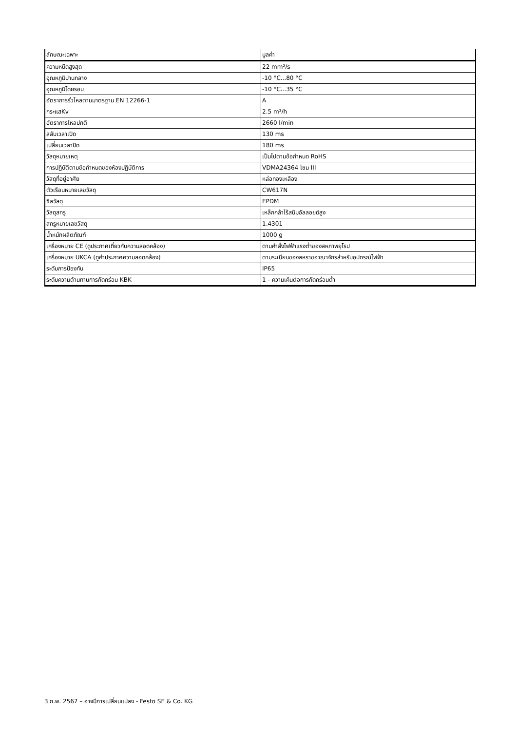| ลักษณะเฉพาะ | มูลค่า |
| --- | --- |
| ความหนืดสูงสุด | 22 mm²/s |
| อุณหภูมิปานกลาง | -10 °C...80 °C |
| อุณหภูมิโดยรอบ | -10 °C...35 °C |
| อัตราการรั่วไหลตามมาตรฐาน EN 12266-1 | A |
| กระแสKv | 2.5 m³/h |
| อัตราการไหลปกติ | 2660 l/min |
| สลับเวลาเปิด | 130 ms |
| เปลี่ยนเวลาปิด | 180 ms |
| วัสดุหมายเหตุ | เป็นไปตามข้อกำหนด RoHS |
| การปฏิบัติตามข้อกำหนดของห้องปฏิบัติการ | VDMA24364 โซน III |
| วัสดุที่อยู่อาศัย | หล่อทองเหลือง |
| ตัวเรือนหมายเลขวัสดุ | CW617N |
| ซีลวัสดุ | EPDM |
| วัสดุสกรู | เหล็กกล้าไร้สนิมอัลลอยด์สูง |
| สกรูหมายเลขวัสดุ | 1.4301 |
| น้ำหนักผลิตภัณฑ์ | 1000 g |
| เครื่องหมาย CE (ดูประกาศเกี่ยวกับความสอดคล้อง) | ตามคำสั่งไฟฟ้าแรงต่ำของสหภาพยุโรป |
| เครื่องหมาย UKCA (ดูคำประกาศความสอดคล้อง) | ตามระเบียบของสหราชอาณาจักรสำหรับอุปกรณ์ไฟฟ้า |
| ระดับการป้องกัน | IP65 |
| ระดับความต้านทานการกัดกร่อน KBK | 1 - ความเค้นต่อการกัดกร่อนต่ำ |
3 ก.พ. 2567 – อาจมีการเปลี่ยนแปลง - Festo SE & Co. KG